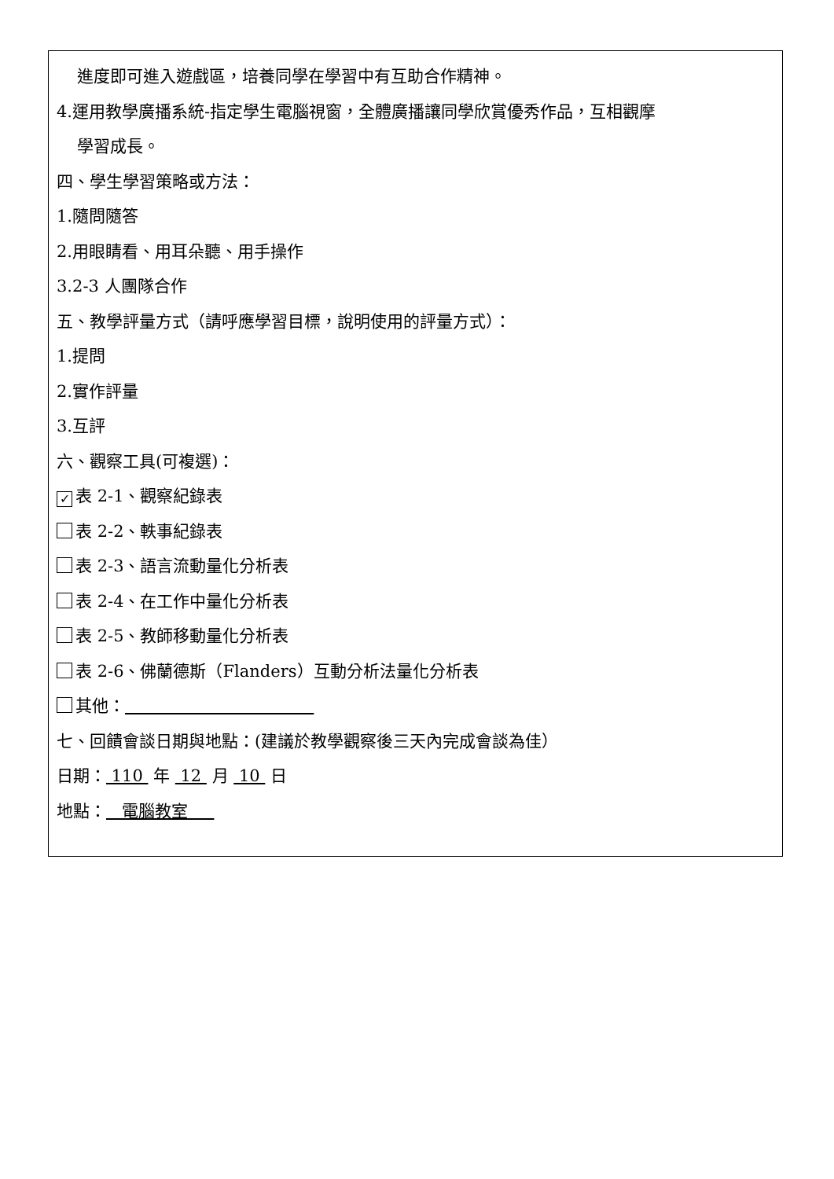進度即可進入遊戲區，培養同學在學習中有互助合作精神。
4.運用教學廣播系統-指定學生電腦視窗，全體廣播讓同學欣賞優秀作品，互相觀摩
學習成長。
四、學生學習策略或方法：
1.隨問隨答
2.用眼睛看、用耳朵聽、用手操作
3.2-3 人團隊合作
五、教學評量方式（請呼應學習目標，說明使用的評量方式）：
1.提問
2.實作評量
3.互評
六、觀察工具(可複選)：
✓ 表 2-1、觀察紀錄表
表 2-2、軼事紀錄表
表 2-3、語言流動量化分析表
表 2-4、在工作中量化分析表
表 2-5、教師移動量化分析表
表 2-6、佛蘭德斯（Flanders）互動分析法量化分析表
其他：
七、回饋會談日期與地點：(建議於教學觀察後三天內完成會談為佳）
日期： 110 年 12 月 10 日
地點： 電腦教室